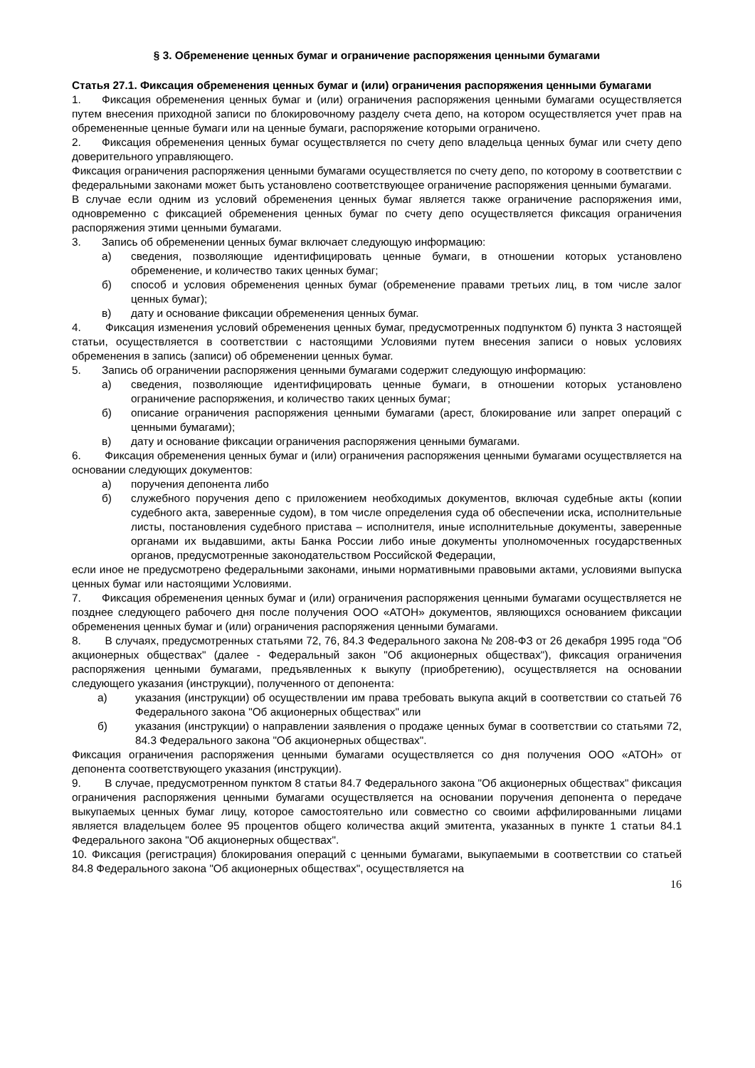§ 3. Обременение ценных бумаг и ограничение распоряжения ценными бумагами
Статья 27.1. Фиксация обременения ценных бумаг и (или) ограничения распоряжения ценными бумагами
1. Фиксация обременения ценных бумаг и (или) ограничения распоряжения ценными бумагами осуществляется путем внесения приходной записи по блокировочному разделу счета депо, на котором осуществляется учет прав на обремененные ценные бумаги или на ценные бумаги, распоряжение которыми ограничено.
2. Фиксация обременения ценных бумаг осуществляется по счету депо владельца ценных бумаг или счету депо доверительного управляющего.
Фиксация ограничения распоряжения ценными бумагами осуществляется по счету депо, по которому в соответствии с федеральными законами может быть установлено соответствующее ограничение распоряжения ценными бумагами.
В случае если одним из условий обременения ценных бумаг является также ограничение распоряжения ими, одновременно с фиксацией обременения ценных бумаг по счету депо осуществляется фиксация ограничения распоряжения этими ценными бумагами.
3. Запись об обременении ценных бумаг включает следующую информацию:
а) сведения, позволяющие идентифицировать ценные бумаги, в отношении которых установлено обременение, и количество таких ценных бумаг;
б) способ и условия обременения ценных бумаг (обременение правами третьих лиц, в том числе залог ценных бумаг);
в) дату и основание фиксации обременения ценных бумаг.
4. Фиксация изменения условий обременения ценных бумаг, предусмотренных подпунктом б) пункта 3 настоящей статьи, осуществляется в соответствии с настоящими Условиями путем внесения записи о новых условиях обременения в запись (записи) об обременении ценных бумаг.
5. Запись об ограничении распоряжения ценными бумагами содержит следующую информацию:
а) сведения, позволяющие идентифицировать ценные бумаги, в отношении которых установлено ограничение распоряжения, и количество таких ценных бумаг;
б) описание ограничения распоряжения ценными бумагами (арест, блокирование или запрет операций с ценными бумагами);
в) дату и основание фиксации ограничения распоряжения ценными бумагами.
6. Фиксация обременения ценных бумаг и (или) ограничения распоряжения ценными бумагами осуществляется на основании следующих документов:
а) поручения депонента либо
б) служебного поручения депо с приложением необходимых документов, включая судебные акты (копии судебного акта, заверенные судом), в том числе определения суда об обеспечении иска, исполнительные листы, постановления судебного пристава – исполнителя, иные исполнительные документы, заверенные органами их выдавшими, акты Банка России либо иные документы уполномоченных государственных органов, предусмотренные законодательством Российской Федерации,
если иное не предусмотрено федеральными законами, иными нормативными правовыми актами, условиями выпуска ценных бумаг или настоящими Условиями.
7. Фиксация обременения ценных бумаг и (или) ограничения распоряжения ценными бумагами осуществляется не позднее следующего рабочего дня после получения ООО «АТОН» документов, являющихся основанием фиксации обременения ценных бумаг и (или) ограничения распоряжения ценными бумагами.
8. В случаях, предусмотренных статьями 72, 76, 84.3 Федерального закона № 208-ФЗ от 26 декабря 1995 года "Об акционерных обществах" (далее - Федеральный закон "Об акционерных обществах"), фиксация ограничения распоряжения ценными бумагами, предъявленных к выкупу (приобретению), осуществляется на основании следующего указания (инструкции), полученного от депонента:
а) указания (инструкции) об осуществлении им права требовать выкупа акций в соответствии со статьей 76 Федерального закона "Об акционерных обществах" или
б) указания (инструкции) о направлении заявления о продаже ценных бумаг в соответствии со статьями 72, 84.3 Федерального закона "Об акционерных обществах".
Фиксация ограничения распоряжения ценными бумагами осуществляется со дня получения ООО «АТОН» от депонента соответствующего указания (инструкции).
9. В случае, предусмотренном пунктом 8 статьи 84.7 Федерального закона "Об акционерных обществах" фиксация ограничения распоряжения ценными бумагами осуществляется на основании поручения депонента о передаче выкупаемых ценных бумаг лицу, которое самостоятельно или совместно со своими аффилированными лицами является владельцем более 95 процентов общего количества акций эмитента, указанных в пункте 1 статьи 84.1 Федерального закона "Об акционерных обществах".
10. Фиксация (регистрация) блокирования операций с ценными бумагами, выкупаемыми в соответствии со статьей 84.8 Федерального закона "Об акционерных обществах", осуществляется на
16